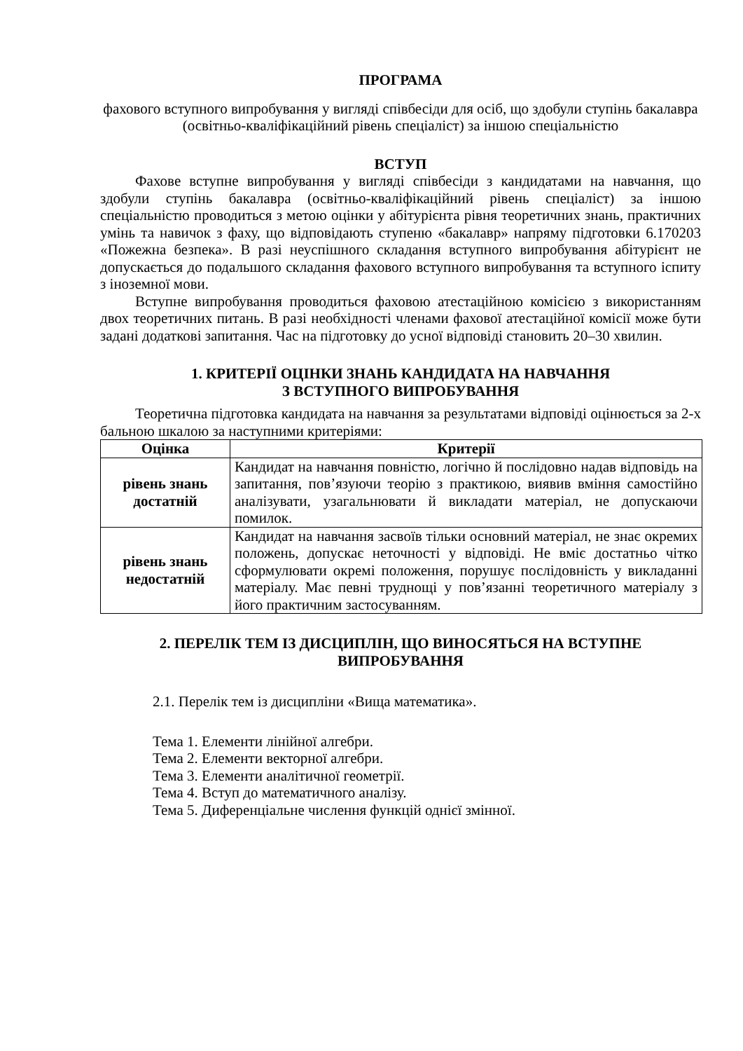ПРОГРАМА
фахового вступного випробування у вигляді співбесіди для осіб, що здобули ступінь бакалавра (освітньо-кваліфікаційний рівень спеціаліст) за іншою спеціальністю
ВСТУП
Фахове вступне випробування у вигляді співбесіди з кандидатами на навчання, що здобули ступінь бакалавра (освітньо-кваліфікаційний рівень спеціаліст) за іншою спеціальністю проводиться з метою оцінки у абітурієнта рівня теоретичних знань, практичних умінь та навичок з фаху, що відповідають ступеню «бакалавр» напряму підготовки 6.170203 «Пожежна безпека». В разі неуспішного складання вступного випробування абітурієнт не допускається до подальшого складання фахового вступного випробування та вступного іспиту з іноземної мови.
Вступне випробування проводиться фаховою атестаційною комісією з використанням двох теоретичних питань. В разі необхідності членами фахової атестаційної комісії може бути задані додаткові запитання. Час на підготовку до усної відповіді становить 20–30 хвилин.
1. КРИТЕРІЇ ОЦІНКИ ЗНАНЬ КАНДИДАТА НА НАВЧАННЯ
З ВСТУПНОГО ВИПРОБУВАННЯ
Теоретична підготовка кандидата на навчання за результатами відповіді оцінюється за 2-х бальною шкалою за наступними критеріями:
| Оцінка | Критерії |
| --- | --- |
| рівень знань достатній | Кандидат на навчання повністю, логічно й послідовно надав відповідь на запитання, пов’язуючи теорію з практикою, виявив вміння самостійно аналізувати, узагальнювати й викладати матеріал, не допускаючи помилок. |
| рівень знань недостатній | Кандидат на навчання засвоїв тільки основний матеріал, не знає окремих положень, допускає неточності у відповіді. Не вміє достатньо чітко сформулювати окремі положення, порушує послідовність у викладанні матеріалу. Має певні труднощі у пов’язанні теоретичного матеріалу з його практичним застосуванням. |
2. ПЕРЕЛІК ТЕМ ІЗ ДИСЦИПЛІН, ЩО ВИНОСЯТЬСЯ НА ВСТУПНЕ ВИПРОБУВАННЯ
2.1. Перелік тем із дисципліни «Вища математика».
Тема 1. Елементи лінійної алгебри.
Тема 2. Елементи векторної алгебри.
Тема 3. Елементи аналітичної геометрії.
Тема 4. Вступ до математичного аналізу.
Тема 5. Диференціальне числення функцій однієї змінної.